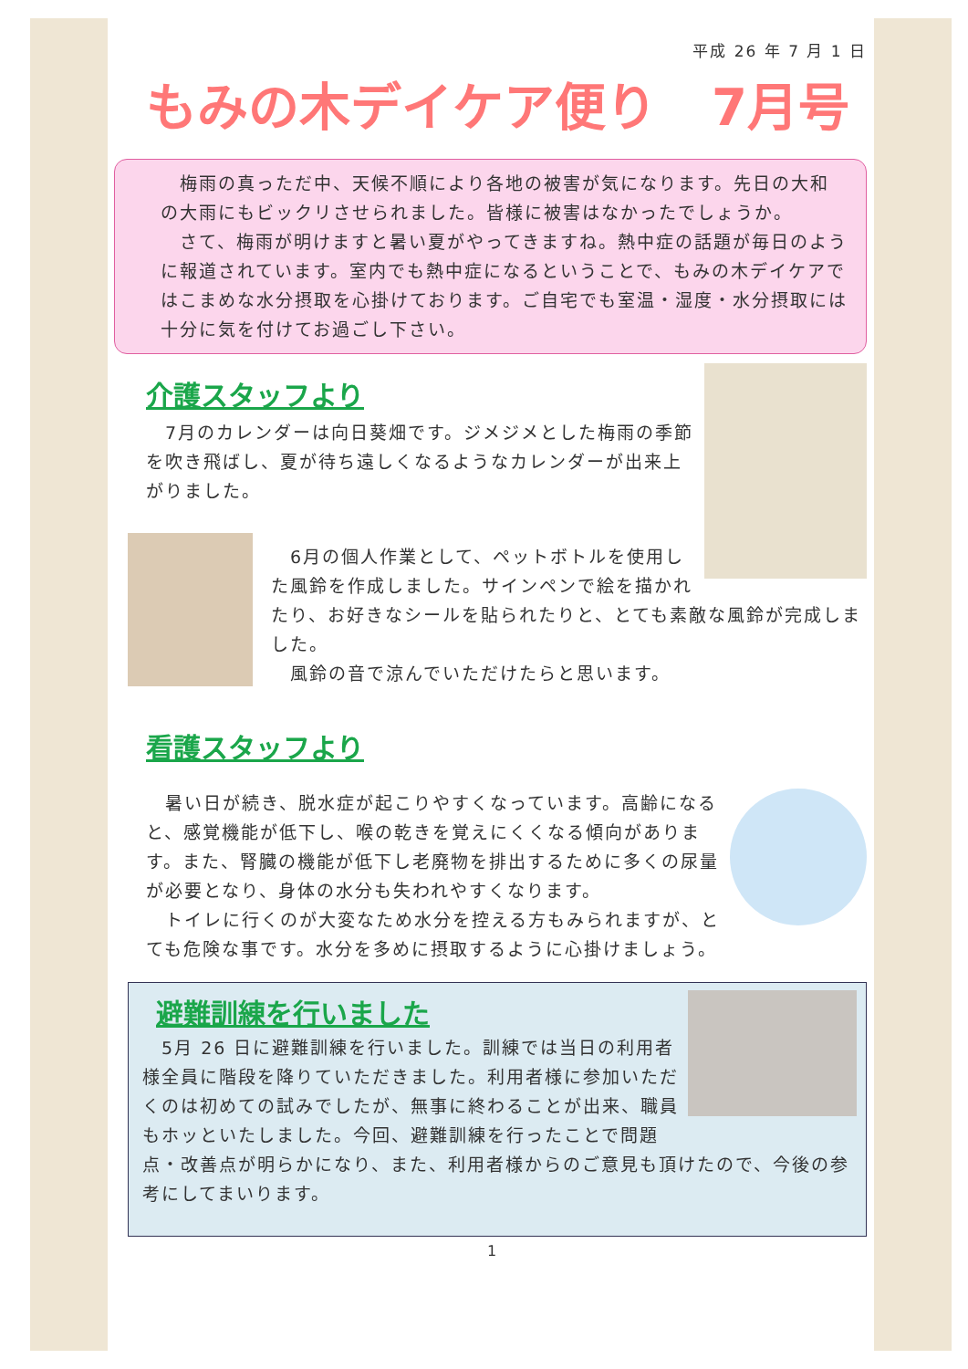平成 26 年 7 月 1 日
もみの木デイケア便り 7月号
　梅雨の真っただ中、天候不順により各地の被害が気になります。先日の大和の大雨にもビックリさせられました。皆様に被害はなかったでしょうか。
　さて、梅雨が明けますと暑い夏がやってきますね。熱中症の話題が毎日のように報道されています。室内でも熱中症になるということで、もみの木デイケアではこまめな水分摂取を心掛けております。ご自宅でも室温・湿度・水分摂取には十分に気を付けてお過ごし下さい。
介護スタッフより
　7月のカレンダーは向日葵畑です。ジメジメとした梅雨の季節を吹き飛ばし、夏が待ち遠しくなるようなカレンダーが出来上がりました。
　6月の個人作業として、ペットボトルを使用した風鈴を作成しました。サインペンで絵を描かれたり、お好きなシールを貼られたりと、とても素敵な風鈴が完成しました。
　風鈴の音で涼んでいただけたらと思います。
看護スタッフより
　暑い日が続き、脱水症が起こりやすくなっています。高齢になると、感覚機能が低下し、喉の乾きを覚えにくくなる傾向があります。また、腎臓の機能が低下し老廃物を排出するために多くの尿量が必要となり、身体の水分も失われやすくなります。
　トイレに行くのが大変なため水分を控える方もみられますが、とても危険な事です。水分を多めに摂取するように心掛けましょう。
避難訓練を行いました
　5月 26 日に避難訓練を行いました。訓練では当日の利用者様全員に階段を降りていただきました。利用者様に参加いただくのは初めての試みでしたが、無事に終わることが出来、職員もホッといたしました。今回、避難訓練を行ったことで問題点・改善点が明らかになり、また、利用者様からのご意見も頂けたので、今後の参考にしてまいります。
1